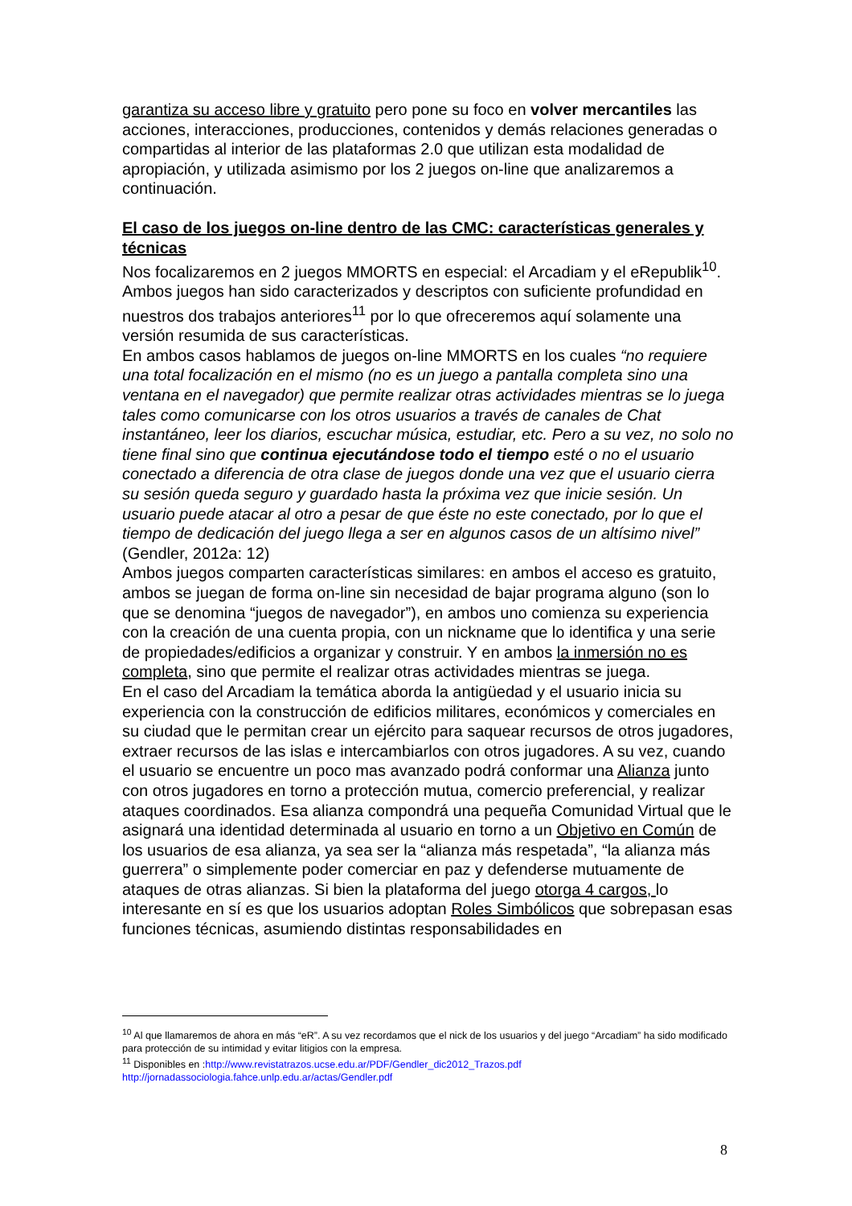garantiza su acceso libre y gratuito pero pone su foco en volver mercantiles las acciones, interacciones, producciones, contenidos y demás relaciones generadas o compartidas al interior de las plataformas 2.0 que utilizan esta modalidad de apropiación, y utilizada asimismo por los 2 juegos on-line que analizaremos a continuación.
El caso de los juegos on-line dentro de las CMC: características generales y técnicas
Nos focalizaremos en 2 juegos MMORTS en especial: el Arcadiam y el eRepublik<sup>10</sup>.
Ambos juegos han sido caracterizados y descriptos con suficiente profundidad en nuestros dos trabajos anteriores<sup>11</sup> por lo que ofreceremos aquí solamente una versión resumida de sus características.
En ambos casos hablamos de juegos on-line MMORTS en los cuales “no requiere una total focalización en el mismo (no es un juego a pantalla completa sino una ventana en el navegador) que permite realizar otras actividades mientras se lo juega tales como comunicarse con los otros usuarios a través de canales de Chat instantáneo, leer los diarios, escuchar música, estudiar, etc. Pero a su vez, no solo no tiene final sino que continua ejecutándose todo el tiempo esté o no el usuario conectado a diferencia de otra clase de juegos donde una vez que el usuario cierra su sesión queda seguro y guardado hasta la próxima vez que inicie sesión. Un usuario puede atacar al otro a pesar de que éste no este conectado, por lo que el tiempo de dedicación del juego llega a ser en algunos casos de un altísimo nivel” (Gendler, 2012a: 12)
Ambos juegos comparten características similares: en ambos el acceso es gratuito, ambos se juegan de forma on-line sin necesidad de bajar programa alguno (son lo que se denomina “juegos de navegador”), en ambos uno comienza su experiencia con la creación de una cuenta propia, con un nickname que lo identifica y una serie de propiedades/edificios a organizar y construir. Y en ambos la inmersión no es completa, sino que permite el realizar otras actividades mientras se juega.
En el caso del Arcadiam la temática aborda la antigüedad y el usuario inicia su experiencia con la construcción de edificios militares, económicos y comerciales en su ciudad que le permitan crear un ejército para saquear recursos de otros jugadores, extraer recursos de las islas e intercambiarlos con otros jugadores. A su vez, cuando el usuario se encuentre un poco mas avanzado podrá conformar una Alianza junto con otros jugadores en torno a protección mutua, comercio preferencial, y realizar ataques coordinados. Esa alianza compondrá una pequeña Comunidad Virtual que le asignará una identidad determinada al usuario en torno a un Objetivo en Común de los usuarios de esa alianza, ya sea ser la “alianza más respetada”, “la alianza más guerrera” o simplemente poder comerciar en paz y defenderse mutuamente de ataques de otras alianzas. Si bien la plataforma del juego otorga 4 cargos, lo interesante en sí es que los usuarios adoptan Roles Simbólicos que sobrepasan esas funciones técnicas, asumiendo distintas responsabilidades en
<sup>10</sup> Al que llamaremos de ahora en más “eR”. A su vez recordamos que el nick de los usuarios y del juego “Arcadiam” ha sido modificado para protección de su intimidad y evitar litigios con la empresa.
<sup>11</sup> Disponibles en :http://www.revistatrazos.ucse.edu.ar/PDF/Gendler_dic2012_Trazos.pdf
http://jornadassociologia.fahce.unlp.edu.ar/actas/Gendler.pdf
8